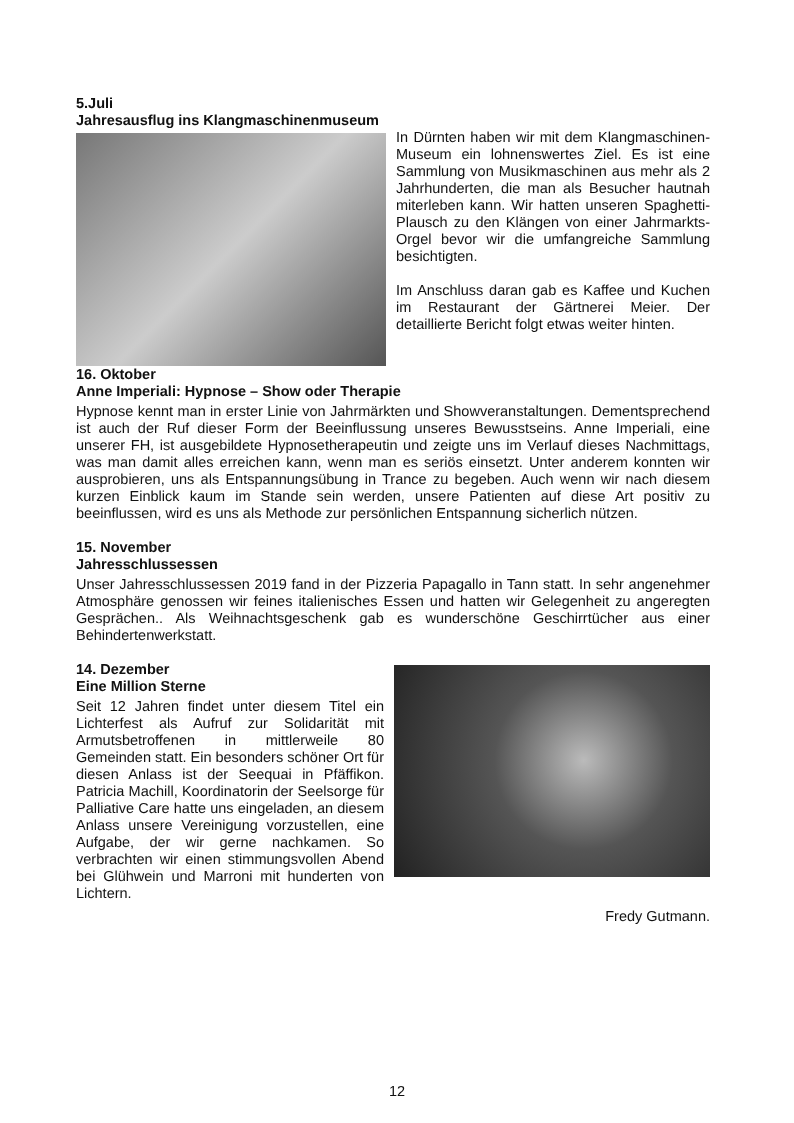5.Juli
Jahresausflug ins Klangmaschinenmuseum
In Dürnten haben wir mit dem Klangmaschinen-Museum ein lohnenswertes Ziel. Es ist eine Sammlung von Musikmaschinen aus mehr als 2 Jahrhunderten, die man als Besucher hautnah miterleben kann. Wir hatten unseren Spaghetti-Plausch zu den Klängen von einer Jahrmarkts-Orgel bevor wir die umfangreiche Sammlung besichtigten.
Im Anschluss daran gab es Kaffee und Kuchen im Restaurant der Gärtnerei Meier. Der detaillierte Bericht folgt etwas weiter hinten.
16. Oktober
Anne Imperiali: Hypnose – Show oder Therapie
Hypnose kennt man in erster Linie von Jahrmärkten und Showveranstaltungen. Dementsprechend ist auch der Ruf dieser Form der Beeinflussung unseres Bewusstseins. Anne Imperiali, eine unserer FH, ist ausgebildete Hypnosetherapeutin und zeigte uns im Verlauf dieses Nachmittags, was man damit alles erreichen kann, wenn man es seriös einsetzt. Unter anderem konnten wir ausprobieren, uns als Entspannungsübung in Trance zu begeben. Auch wenn wir nach diesem kurzen Einblick kaum im Stande sein werden, unsere Patienten auf diese Art positiv zu beeinflussen, wird es uns als Methode zur persönlichen Entspannung sicherlich nützen.
15. November
Jahresschlussessen
Unser Jahresschlussessen 2019 fand in der Pizzeria Papagallo in Tann statt. In sehr angenehmer Atmosphäre genossen wir feines italienisches Essen und hatten wir Gelegenheit zu angeregten Gesprächen.. Als Weihnachtsgeschenk gab es wunderschöne Geschirrtücher aus einer Behindertenwerkstatt.
14. Dezember
Eine Million Sterne
Seit 12 Jahren findet unter diesem Titel ein Lichterfest als Aufruf zur Solidarität mit Armutsbetroffenen in mittlerweile 80 Gemeinden statt. Ein besonders schöner Ort für diesen Anlass ist der Seequai in Pfäffikon. Patricia Machill, Koordinatorin der Seelsorge für Palliative Care hatte uns eingeladen, an diesem Anlass unsere Vereinigung vorzustellen, eine Aufgabe, der wir gerne nachkamen. So verbrachten wir einen stimmungsvollen Abend bei Glühwein und Marroni mit hunderten von Lichtern.
Fredy Gutmann.
12